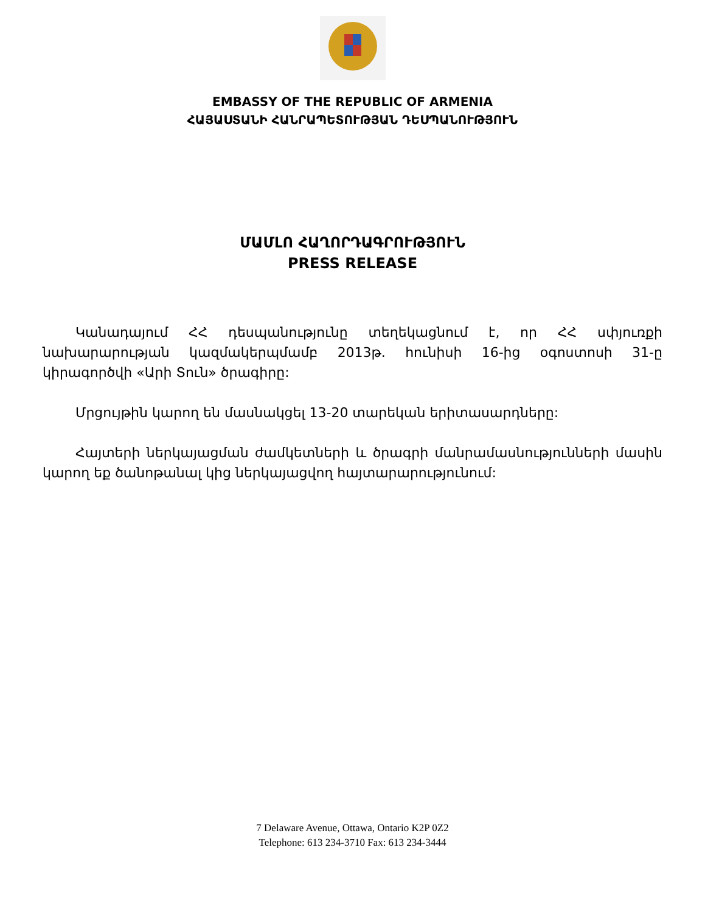EMBASSY OF THE REPUBLIC OF ARMENIA
ՀԱՅԱՍՏԱՆԻ ՀԱՆՐԱՊԵՏՈՒԹՅԱՆ ԴԵՍՊԱՆՈՒԹՅՈՒՆ
ՄԱՄԼՈ ՀԱՂՈՐԴԱԳՐՈՒԹՅՈՒՆ
PRESS RELEASE
Կանադայում ՀՀ դեսպանությունը տեղեկացնում է, որ ՀՀ սփյուռքի նախարարության կազմակերպմամբ 2013թ. հունիսի 16-ից օգոստոսի 31-ը կիրագործվի «Արի Տուն» ծրագիրը:
Մրցույթին կարող են մասնակցել 13-20 տարեկան երիտասարդները:
Հայտերի ներկայացման ժամկետների և ծրագրի մանրամասնությունների մասին կարող եք ծանոթանալ կից ներկայացվող հայտարարությունում:
7 Delaware Avenue, Ottawa, Ontario K2P 0Z2
Telephone: 613 234-3710 Fax: 613 234-3444